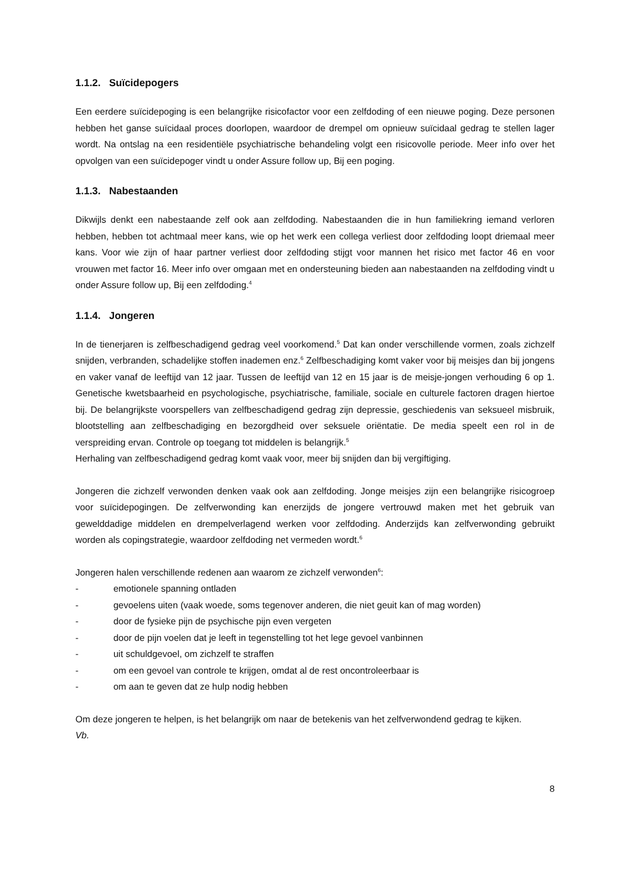1.1.2. Suïcidepogers
Een eerdere suïcidepoging is een belangrijke risicofactor voor een zelfdoding of een nieuwe poging. Deze personen hebben het ganse suïcidaal proces doorlopen, waardoor de drempel om opnieuw suïcidaal gedrag te stellen lager wordt. Na ontslag na een residentiële psychiatrische behandeling volgt een risicovolle periode. Meer info over het opvolgen van een suïcidepoger vindt u onder Assure follow up, Bij een poging.
1.1.3. Nabestaanden
Dikwijls denkt een nabestaande zelf ook aan zelfdoding. Nabestaanden die in hun familiekring iemand verloren hebben, hebben tot achtmaal meer kans, wie op het werk een collega verliest door zelfdoding loopt driemaal meer kans. Voor wie zijn of haar partner verliest door zelfdoding stijgt voor mannen het risico met factor 46 en voor vrouwen met factor 16. Meer info over omgaan met en ondersteuning bieden aan nabestaanden na zelfdoding vindt u onder Assure follow up, Bij een zelfdoding.<sup>4</sup>
1.1.4. Jongeren
In de tienerjaren is zelfbeschadigend gedrag veel voorkomend.<sup>5</sup> Dat kan onder verschillende vormen, zoals zichzelf snijden, verbranden, schadelijke stoffen inademen enz.<sup>6</sup> Zelfbeschadiging komt vaker voor bij meisjes dan bij jongens en vaker vanaf de leeftijd van 12 jaar. Tussen de leeftijd van 12 en 15 jaar is de meisje-jongen verhouding 6 op 1. Genetische kwetsbaarheid en psychologische, psychiatrische, familiale, sociale en culturele factoren dragen hiertoe bij. De belangrijkste voorspellers van zelfbeschadigend gedrag zijn depressie, geschiedenis van seksueel misbruik, blootstelling aan zelfbeschadiging en bezorgdheid over seksuele oriëntatie. De media speelt een rol in de verspreiding ervan. Controle op toegang tot middelen is belangrijk.<sup>5</sup>
Herhaling van zelfbeschadigend gedrag komt vaak voor, meer bij snijden dan bij vergiftiging.
Jongeren die zichzelf verwonden denken vaak ook aan zelfdoding. Jonge meisjes zijn een belangrijke risicogroep voor suïcidepogingen. De zelfverwonding kan enerzijds de jongere vertrouwd maken met het gebruik van gewelddadige middelen en drempelverlagend werken voor zelfdoding. Anderzijds kan zelfverwonding gebruikt worden als copingstrategie, waardoor zelfdoding net vermeden wordt.<sup>6</sup>
Jongeren halen verschillende redenen aan waarom ze zichzelf verwonden<sup>6</sup>:
- emotionele spanning ontladen
- gevoelens uiten (vaak woede, soms tegenover anderen, die niet geuit kan of mag worden)
- door de fysieke pijn de psychische pijn even vergeten
- door de pijn voelen dat je leeft in tegenstelling tot het lege gevoel vanbinnen
- uit schuldgevoel, om zichzelf te straffen
- om een gevoel van controle te krijgen, omdat al de rest oncontroleerbaar is
- om aan te geven dat ze hulp nodig hebben
Om deze jongeren te helpen, is het belangrijk om naar de betekenis van het zelfverwondend gedrag te kijken.
Vb.
8